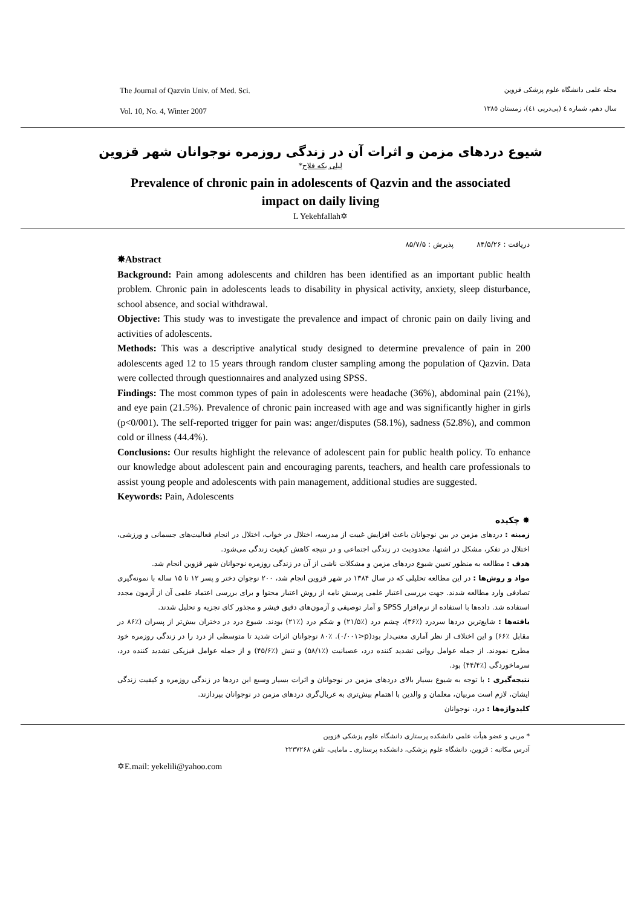The Journal of Qazvin Univ. of Med. Sci.
Vol. 10, No. 4, Winter 2007
مجله علمی دانشگاه علوم پزشکی قزوین
سال دهم، شماره ٤ (پی‌درپی ٤١)، زمستان ١٣٨٥
شیوع دردهای مزمن و اثرات آن در زندگی روزمره نوجوانان شهر قزوین
لیلی یکه فلاح*
Prevalence of chronic pain in adolescents of Qazvin and the associated
impact on daily living
L Yekehfallah✡
دریافت : ٨۴/۵/٢۶ پذیرش : ٨۵/٧/۵
✸Abstract
Background: Pain among adolescents and children has been identified as an important public health problem. Chronic pain in adolescents leads to disability in physical activity, anxiety, sleep disturbance, school absence, and social withdrawal.
Objective: This study was to investigate the prevalence and impact of chronic pain on daily living and activities of adolescents.
Methods: This was a descriptive analytical study designed to determine prevalence of pain in 200 adolescents aged 12 to 15 years through random cluster sampling among the population of Qazvin. Data were collected through questionnaires and analyzed using SPSS.
Findings: The most common types of pain in adolescents were headache (36%), abdominal pain (21%), and eye pain (21.5%). Prevalence of chronic pain increased with age and was significantly higher in girls (p<0/001). The self-reported trigger for pain was: anger/disputes (58.1%), sadness (52.8%), and common cold or illness (44.4%).
Conclusions: Our results highlight the relevance of adolescent pain for public health policy. To enhance our knowledge about adolescent pain and encouraging parents, teachers, and health care professionals to assist young people and adolescents with pain management, additional studies are suggested.
Keywords: Pain, Adolescents
✸ چکیده
زمینه : دردهای مزمن در بین نوجوانان باعث افزایش غیبت از مدرسه، اختلال در خواب، اختلال در انجام فعالیت‌های جسمانی و ورزشی، اختلال در تفکر، مشکل در اشتها، محدودیت در زندگی اجتماعی و در نتیجه کاهش کیفیت زندگی می‌شود.
هدف : مطالعه به منظور تعیین شیوع دردهای مزمن و مشکلات ناشی از آن در زندگی روزمره نوجوانان شهر قزوین انجام شد.
مواد و روش‌ها : در این مطالعه تحلیلی که در سال ١٣٨۴ در شهر قزوین انجام شد، ٢٠٠ نوجوان دختر و پسر ١٢ تا ١۵ ساله با نمونه‌گیری تصادفی وارد مطالعه شدند. جهت بررسی اعتبار علمی پرسش نامه از روش اعتبار محتوا و برای بررسی اعتماد علمی آن از آزمون مجدد استفاده شد. داده‌ها با استفاده از نرم‌افزار SPSS و آمار توصیفی و آزمون‌های دقیق فیشر و مجذور کای تجزیه و تحلیل شدند.
یافته‌ها : شایع‌ترین دردها سردرد (٪٣۶)، چشم درد (٪٢١/۵) و شکم درد (٪٢١) بودند. شیوع درد در دختران بیش‌تر از پسران (٪٨۶ در مقابل ٪۶۶) و این اختلاف از نظر آماری معنی‌دار بود(p<٠/٠٠١). ٪٨٠ نوجوانان اثرات شدید تا متوسطی از درد را در زندگی روزمره خود مطرح نمودند. از جمله عوامل روانی تشدید کننده درد، عصبانیت (٪۵٨/١) و تنش (٪۴۵/۶) و از جمله عوامل فیزیکی تشدید کننده درد، سرماخوردگی (٪۴۴/۴) بود.
نتیجه‌گیری : با توجه به شیوع بسیار بالای دردهای مزمن در نوجوانان و اثرات بسیار وسیع این دردها در زندگی روزمره و کیفیت زندگی ایشان، لازم است مربیان، معلمان و والدین با اهتمام بیش‌تری به غربال‌گری دردهای مزمن در نوجوانان بپردازند.
کلیدواژه‌ها : درد، نوجوانان
* مربی و عضو هیأت علمی دانشکده پرستاری دانشگاه علوم پزشکی قزوین
آدرس مکاتبه : قزوین، دانشگاه علوم پزشکی، دانشکده پرستاری ـ مامایی، تلفن ٢٢٣٧٢۶٨
✡E.mail: yekelili@yahoo.com